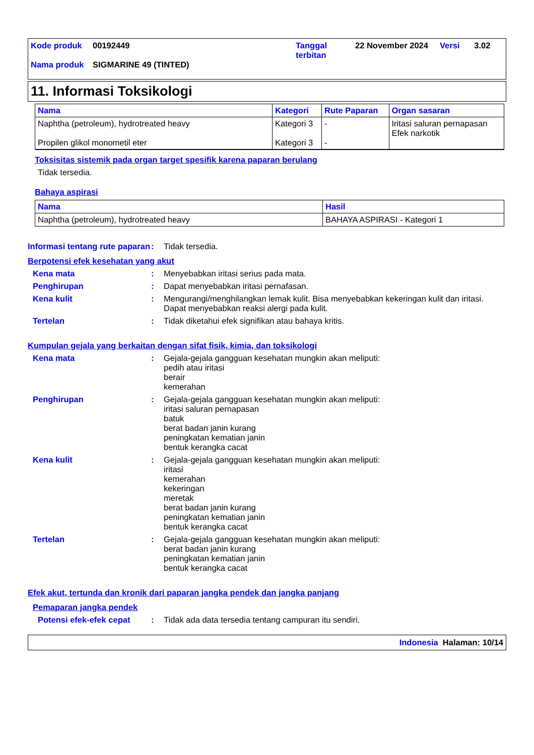| Kode produk | 00192449 | Tanggal terbitan | 22 November 2024 | Versi | 3.02 |
| Nama produk | SIGMARINE 49 (TINTED) | | | | |
11. Informasi Toksikologi
| Nama | Kategori | Rute Paparan | Organ sasaran |
| --- | --- | --- | --- |
| Naphtha (petroleum), hydrotreated heavy Propilen glikol monometil eter | Kategori 3 Kategori 3 | - - | Iritasi saluran pernapasan Efek narkotik |
Toksisitas sistemik pada organ target spesifik karena paparan berulang
Tidak tersedia.
Bahaya aspirasi
| Nama | Hasil |
| --- | --- |
| Naphtha (petroleum), hydrotreated heavy | BAHAYA ASPIRASI - Kategori 1 |
Informasi tentang rute paparan
: Tidak tersedia.
Berpotensi efek kesehatan yang akut
Kena mata : Menyebabkan iritasi serius pada mata.
Penghirupan : Dapat menyebabkan iritasi pernafasan.
Kena kulit : Mengurangi/menghilangkan lemak kulit. Bisa menyebabkan kekeringan kulit dan iritasi. Dapat menyebabkan reaksi alergi pada kulit.
Tertelan : Tidak diketahui efek signifikan atau bahaya kritis.
Kumpulan gejala yang berkaitan dengan sifat fisik, kimia, dan toksikologi
Kena mata : Gejala-gejala gangguan kesehatan mungkin akan meliputi:
pedih atau iritasi
berair
kemerahan
Penghirupan : Gejala-gejala gangguan kesehatan mungkin akan meliputi:
iritasi saluran pernapasan
batuk
berat badan janin kurang
peningkatan kematian janin
bentuk kerangka cacat
Kena kulit : Gejala-gejala gangguan kesehatan mungkin akan meliputi:
iritasi
kemerahan
kekeringan
meretak
berat badan janin kurang
peningkatan kematian janin
bentuk kerangka cacat
Tertelan : Gejala-gejala gangguan kesehatan mungkin akan meliputi:
berat badan janin kurang
peningkatan kematian janin
bentuk kerangka cacat
Efek akut, tertunda dan kronik dari paparan jangka pendek dan jangka panjang
Pemaparan jangka pendek
Potensi efek-efek cepat
: Tidak ada data tersedia tentang campuran itu sendiri.
Indonesia Halaman: 10/14